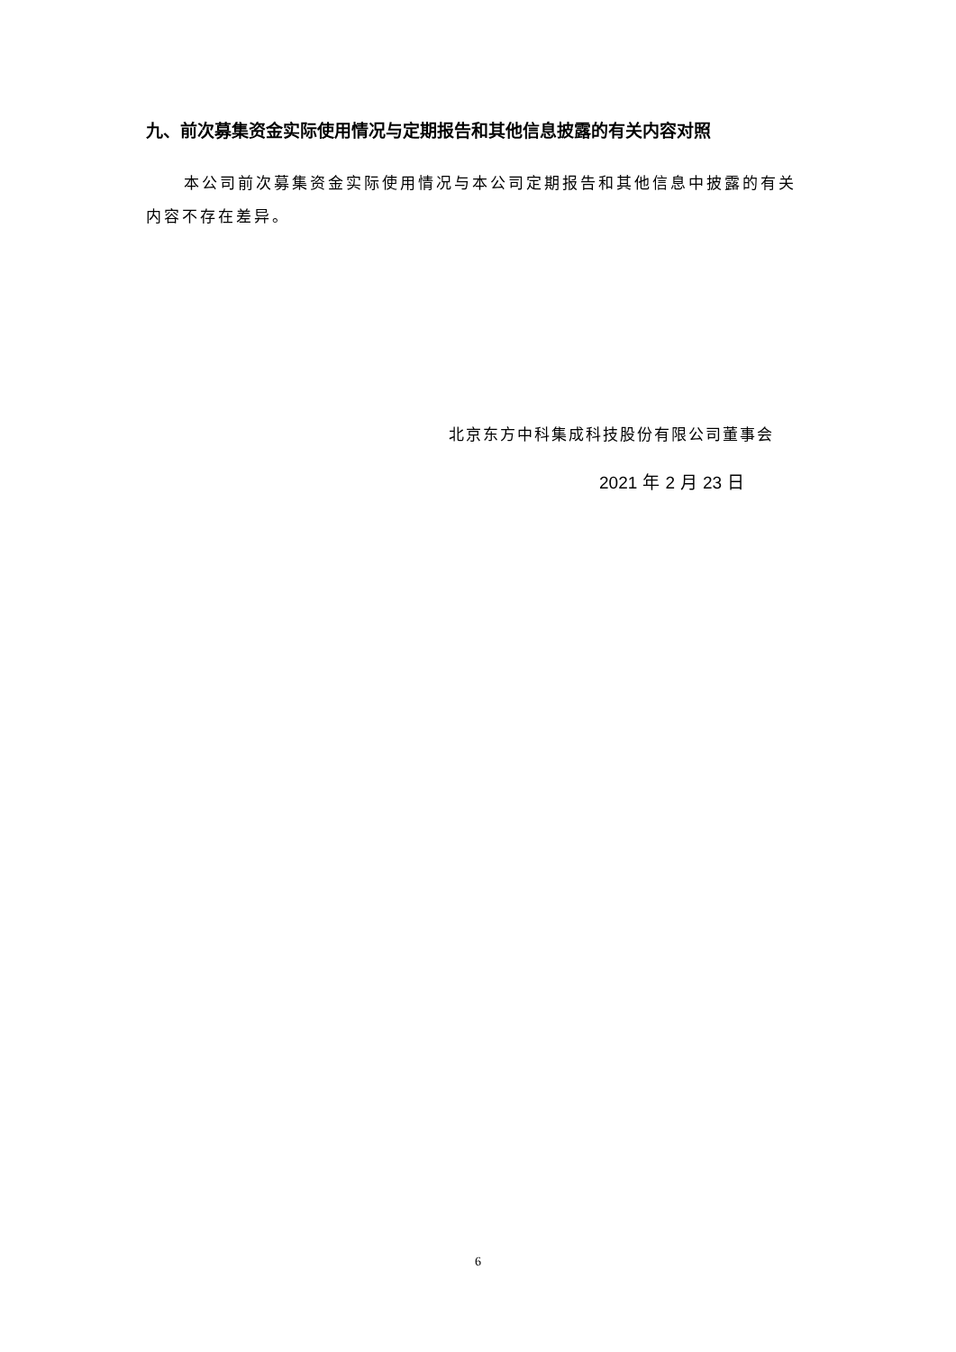九、前次募集资金实际使用情况与定期报告和其他信息披露的有关内容对照
本公司前次募集资金实际使用情况与本公司定期报告和其他信息中披露的有关内容不存在差异。
北京东方中科集成科技股份有限公司董事会
2021 年 2 月 23 日
6